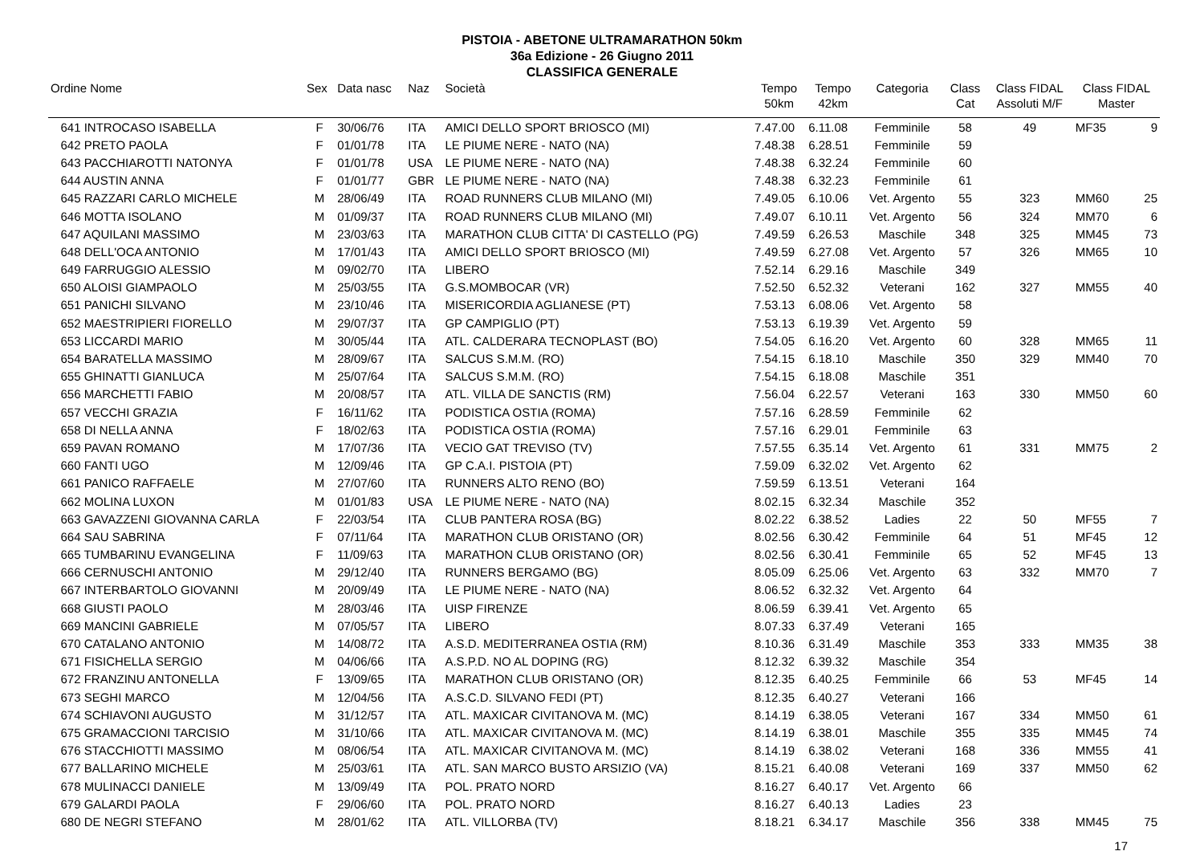PISTOIA - ABETONE ULTRAMARATHON 50km
36a Edizione - 26 Giugno 2011
CLASSIFICA GENERALE
| Ordine Nome | Sex | Data nasc | Naz | Società | Tempo 50km | Tempo 42km | Categoria | Class Cat | Class FIDAL Assoluti M/F | Class FIDAL Master | |
| --- | --- | --- | --- | --- | --- | --- | --- | --- | --- | --- | --- |
| 641 INTROCASO ISABELLA | F | 30/06/76 | ITA | AMICI DELLO SPORT BRIOSCO (MI) | 7.47.00 | 6.11.08 | Femminile | 58 | 49 | MF35 | 9 |
| 642 PRETO PAOLA | F | 01/01/78 | ITA | LE PIUME NERE - NATO (NA) | 7.48.38 | 6.28.51 | Femminile | 59 | | | |
| 643 PACCHIAROTTI NATONYA | F | 01/01/78 | USA | LE PIUME NERE - NATO (NA) | 7.48.38 | 6.32.24 | Femminile | 60 | | | |
| 644 AUSTIN ANNA | F | 01/01/77 | GBR | LE PIUME NERE - NATO (NA) | 7.48.38 | 6.32.23 | Femminile | 61 | | | |
| 645 RAZZARI CARLO MICHELE | M | 28/06/49 | ITA | ROAD RUNNERS CLUB MILANO (MI) | 7.49.05 | 6.10.06 | Vet. Argento | 55 | 323 | MM60 | 25 |
| 646 MOTTA ISOLANO | M | 01/09/37 | ITA | ROAD RUNNERS CLUB MILANO (MI) | 7.49.07 | 6.10.11 | Vet. Argento | 56 | 324 | MM70 | 6 |
| 647 AQUILANI MASSIMO | M | 23/03/63 | ITA | MARATHON CLUB CITTA' DI CASTELLO (PG) | 7.49.59 | 6.26.53 | Maschile | 348 | 325 | MM45 | 73 |
| 648 DELL'OCA ANTONIO | M | 17/01/43 | ITA | AMICI DELLO SPORT BRIOSCO (MI) | 7.49.59 | 6.27.08 | Vet. Argento | 57 | 326 | MM65 | 10 |
| 649 FARRUGGIO ALESSIO | M | 09/02/70 | ITA | LIBERO | 7.52.14 | 6.29.16 | Maschile | 349 | | | |
| 650 ALOISI GIAMPAOLO | M | 25/03/55 | ITA | G.S.MOMBOCAR (VR) | 7.52.50 | 6.52.32 | Veterani | 162 | 327 | MM55 | 40 |
| 651 PANICHI SILVANO | M | 23/10/46 | ITA | MISERICORDIA AGLIANESE (PT) | 7.53.13 | 6.08.06 | Vet. Argento | 58 | | | |
| 652 MAESTRIPIERI FIORELLO | M | 29/07/37 | ITA | GP CAMPIGLIO (PT) | 7.53.13 | 6.19.39 | Vet. Argento | 59 | | | |
| 653 LICCARDI MARIO | M | 30/05/44 | ITA | ATL. CALDERARA TECNOPLAST (BO) | 7.54.05 | 6.16.20 | Vet. Argento | 60 | 328 | MM65 | 11 |
| 654 BARATELLA MASSIMO | M | 28/09/67 | ITA | SALCUS S.M.M. (RO) | 7.54.15 | 6.18.10 | Maschile | 350 | 329 | MM40 | 70 |
| 655 GHINATTI GIANLUCA | M | 25/07/64 | ITA | SALCUS S.M.M. (RO) | 7.54.15 | 6.18.08 | Maschile | 351 | | | |
| 656 MARCHETTI FABIO | M | 20/08/57 | ITA | ATL. VILLA DE SANCTIS (RM) | 7.56.04 | 6.22.57 | Veterani | 163 | 330 | MM50 | 60 |
| 657 VECCHI GRAZIA | F | 16/11/62 | ITA | PODISTICA OSTIA (ROMA) | 7.57.16 | 6.28.59 | Femminile | 62 | | | |
| 658 DI NELLA ANNA | F | 18/02/63 | ITA | PODISTICA OSTIA (ROMA) | 7.57.16 | 6.29.01 | Femminile | 63 | | | |
| 659 PAVAN ROMANO | M | 17/07/36 | ITA | VECIO GAT TREVISO (TV) | 7.57.55 | 6.35.14 | Vet. Argento | 61 | 331 | MM75 | 2 |
| 660 FANTI UGO | M | 12/09/46 | ITA | GP C.A.I. PISTOIA (PT) | 7.59.09 | 6.32.02 | Vet. Argento | 62 | | | |
| 661 PANICO RAFFAELE | M | 27/07/60 | ITA | RUNNERS ALTO RENO (BO) | 7.59.59 | 6.13.51 | Veterani | 164 | | | |
| 662 MOLINA LUXON | M | 01/01/83 | USA | LE PIUME NERE - NATO (NA) | 8.02.15 | 6.32.34 | Maschile | 352 | | | |
| 663 GAVAZZENI GIOVANNA CARLA | F | 22/03/54 | ITA | CLUB PANTERA ROSA (BG) | 8.02.22 | 6.38.52 | Ladies | 22 | 50 | MF55 | 7 |
| 664 SAU SABRINA | F | 07/11/64 | ITA | MARATHON CLUB ORISTANO (OR) | 8.02.56 | 6.30.42 | Femminile | 64 | 51 | MF45 | 12 |
| 665 TUMBARINU EVANGELINA | F | 11/09/63 | ITA | MARATHON CLUB ORISTANO (OR) | 8.02.56 | 6.30.41 | Femminile | 65 | 52 | MF45 | 13 |
| 666 CERNUSCHI ANTONIO | M | 29/12/40 | ITA | RUNNERS BERGAMO (BG) | 8.05.09 | 6.25.06 | Vet. Argento | 63 | 332 | MM70 | 7 |
| 667 INTERBARTOLO GIOVANNI | M | 20/09/49 | ITA | LE PIUME NERE - NATO (NA) | 8.06.52 | 6.32.32 | Vet. Argento | 64 | | | |
| 668 GIUSTI PAOLO | M | 28/03/46 | ITA | UISP FIRENZE | 8.06.59 | 6.39.41 | Vet. Argento | 65 | | | |
| 669 MANCINI GABRIELE | M | 07/05/57 | ITA | LIBERO | 8.07.33 | 6.37.49 | Veterani | 165 | | | |
| 670 CATALANO ANTONIO | M | 14/08/72 | ITA | A.S.D. MEDITERRANEA OSTIA (RM) | 8.10.36 | 6.31.49 | Maschile | 353 | 333 | MM35 | 38 |
| 671 FISICHELLA SERGIO | M | 04/06/66 | ITA | A.S.P.D. NO AL DOPING (RG) | 8.12.32 | 6.39.32 | Maschile | 354 | | | |
| 672 FRANZINU ANTONELLA | F | 13/09/65 | ITA | MARATHON CLUB ORISTANO (OR) | 8.12.35 | 6.40.25 | Femminile | 66 | 53 | MF45 | 14 |
| 673 SEGHI MARCO | M | 12/04/56 | ITA | A.S.C.D. SILVANO FEDI (PT) | 8.12.35 | 6.40.27 | Veterani | 166 | | | |
| 674 SCHIAVONI AUGUSTO | M | 31/12/57 | ITA | ATL. MAXICAR CIVITANOVA M. (MC) | 8.14.19 | 6.38.05 | Veterani | 167 | 334 | MM50 | 61 |
| 675 GRAMACCIONI TARCISIO | M | 31/10/66 | ITA | ATL. MAXICAR CIVITANOVA M. (MC) | 8.14.19 | 6.38.01 | Maschile | 355 | 335 | MM45 | 74 |
| 676 STACCHIOTTI MASSIMO | M | 08/06/54 | ITA | ATL. MAXICAR CIVITANOVA M. (MC) | 8.14.19 | 6.38.02 | Veterani | 168 | 336 | MM55 | 41 |
| 677 BALLARINO MICHELE | M | 25/03/61 | ITA | ATL. SAN MARCO BUSTO ARSIZIO (VA) | 8.15.21 | 6.40.08 | Veterani | 169 | 337 | MM50 | 62 |
| 678 MULINACCI DANIELE | M | 13/09/49 | ITA | POL. PRATO NORD | 8.16.27 | 6.40.17 | Vet. Argento | 66 | | | |
| 679 GALARDI PAOLA | F | 29/06/60 | ITA | POL. PRATO NORD | 8.16.27 | 6.40.13 | Ladies | 23 | | | |
| 680 DE NEGRI STEFANO | M | 28/01/62 | ITA | ATL. VILLORBA (TV) | 8.18.21 | 6.34.17 | Maschile | 356 | 338 | MM45 | 75 |
17